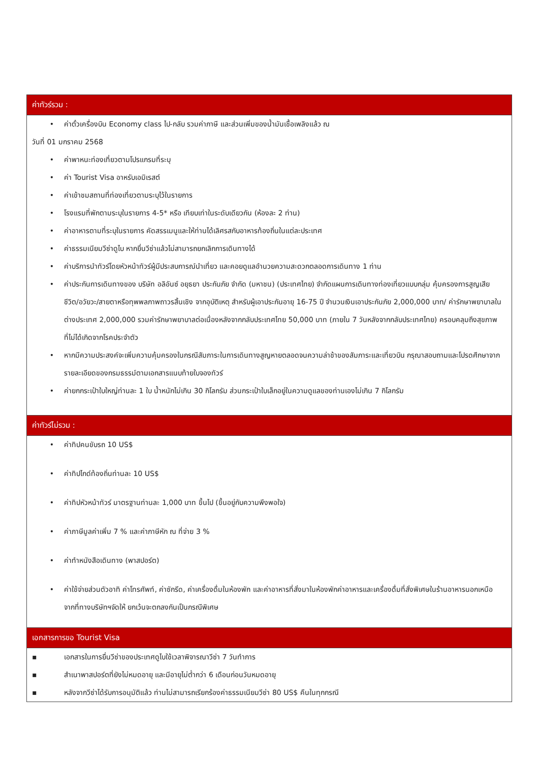| ค่าทัวร์รวม : |
| --- |
| • ค่าตั๋วเครื่องบิน Economy class ไป-กลับ รวมค่าภาษี และส่วนเพิ่มของน้ำมันเชื้อเพลิงแล้ว ณ วันที่ 01 มกราคม 2568 • ค่าพาหนะท่องเที่ยวตามโปรแกรมที่ระบุ • ค่า Tourist Visa อาหรับเอมิเรสต์ • ค่าเข้าชมสถานที่ท่องเที่ยวตามระบุไว้ในรายการ • โรงแรมที่พักตามระบุในรายการ 4-5* หรือ เทียบเท่าในระดับเดียวกัน (ห้องละ 2 ท่าน) • ค่าอาหารตามที่ระบุในรายการ คัดสรรเมนูและให้ท่านได้เลิศรสกับอาหารท้องถิ่นในแต่ละประเทศ • ค่าธรรมเนียมวีซ่าดูไบ หากยื่นวีซ่าแล้วไม่สามารถยกเลิกการเดินทางได้ • ค่าบริการนำทัวร์โดยหัวหน้าทัวร์ผู้มีประสบการณ์นำเที่ยว และคอยดูแลอำนวยความสะดวกตลอดการเดินทาง 1 ท่าน • ค่าประกันการเดินทางของ บริษัท อลิอันซ์ อยุธยา ประกันภัย จำกัด (มหาชน) (ประเทศไทย) จำกัดแผนการเดินทางท่องเที่ยวแบบกลุ่ม คุ้มครองการสูญเสียชีวิต/อวัยวะ/สายตาหรือทุพพลภาพถาวรสิ้นเชิง จากอุบัติเหตุ สำหรับผู้เอาประกันอายุ 16-75 ปี จำนวนเงินเอาประกันภัย 2,000,000 บาท/ ค่ารักษาพยาบาลในต่างประเทศ 2,000,000 รวมค่ารักษาพยาบาลต่อเนื่องหลังจากกลับประเทศไทย 50,000 บาท (ภายใน 7 วันหลังจากกลับประเทศไทย) ครอบคลุมถึงสุขภาพที่ไม่ได้เกิดจากโรคประจำตัว • หากมีความประสงค์จะเพิ่มความคุ้มครองในกรณีสัมภาระในการเดินทางสูญหายตลอดจนความล่าช้าของสัมภาระและเที่ยวบิน กรุณาสอบถามและโปรดศึกษาจากรายละเอียดของกรมธรรม์ตามเอกสารแนบท้ายใบจองทัวร์ • ค่ายกกระเป๋าใบใหญ่ท่านละ 1 ใบ น้ำหนักไม่เกิน 30 กิโลกรัม ส่วนกระเป๋าใบเล็กอยู่ในความดูแลของท่านเองไม่เกิน 7 กิโลกรัม |
| ค่าทัวร์ไม่รวม : |
| • ค่าทิปคนขับรถ 10 US$ • ค่าทิปไกด์ท้องถิ่นท่านละ 10 US$ • ค่าทิปหัวหน้าทัวร์ มาตรฐานท่านละ 1,000 บาท ขึ้นไป (ขึ้นอยู่กับความพึงพอใจ) • ค่าภาษีมูลค่าเพิ่ม 7 % และค่าภาษีหัก ณ ที่จ่าย 3 % • ค่าทำหนังสือเดินทาง (พาสปอร์ต) • ค่าใช้จ่ายส่วนตัวอาทิ ค่าโทรศัพท์, ค่าซักรีด, ค่าเครื่องดื่มในห้องพัก และค่าอาหารที่สั่งมาในห้องพักค่าอาหารและเครื่องดื่มที่สั่งพิเศษในร้านอาหารนอกเหนือจากที่ทางบริษัทฯจัดให้ ยกเว้นจะตกลงกันเป็นกรณีพิเศษ |
| เอกสารการขอ Tourist Visa |
| ▪ เอกสารในการยื่นวีซ่าของประเทศดูไบใช้เวลาพิจารณาวีซ่า 7 วันทำการ ▪ สำเนาพาสปอร์ตที่ยังไม่หมดอายุ และมีอายุไม่ต่ำกว่า 6 เดือนก่อนวันหมดอายุ ▪ หลังจากวีซ่าได้รับการอนุมัติแล้ว ท่านไม่สามารถเรียกร้องค่าธรรมเนียมวีซ่า 80 US$ คืนในทุกกรณี |